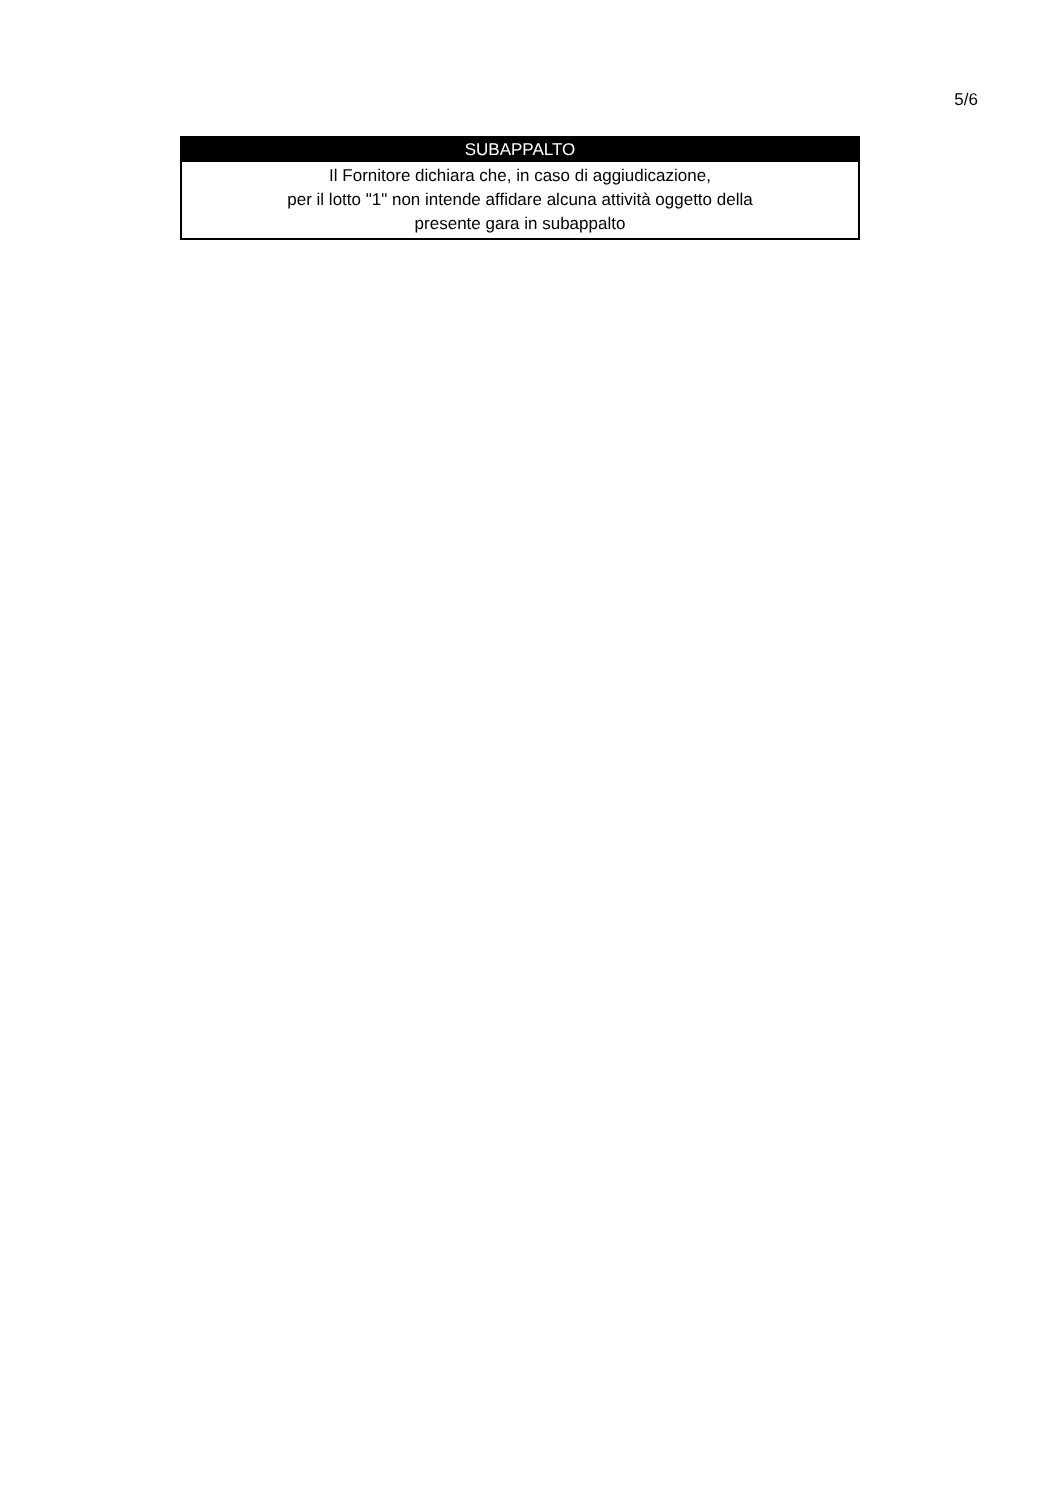5/6
| SUBAPPALTO |
| --- |
| Il Fornitore dichiara che, in caso di aggiudicazione, per il lotto "1" non intende affidare alcuna attività oggetto della presente gara in subappalto |